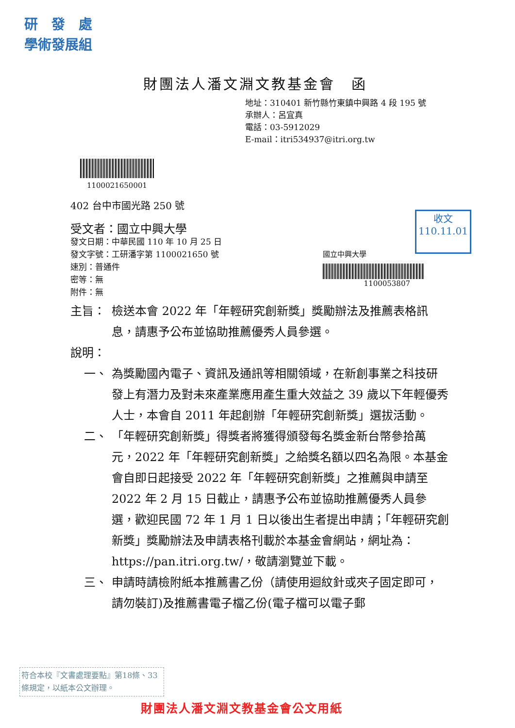研　發　處
學術發展組
財團法人潘文淵文教基金會　函
地址：310401 新竹縣竹東鎮中興路 4 段 195 號
承辦人：呂宜真
電話：03-5912029
E-mail：itri534937@itri.org.tw
1100021650001
402 台中市國光路 250 號
受文者：國立中興大學
發文日期：中華民國 110 年 10 月 25 日
發文字號：工研潘字第 1100021650 號
速別：普通件
密等：無
附件：無
收文
110.11.01
國立中興大學
1100053807
主旨： 檢送本會 2022 年「年輕研究創新獎」獎勵辦法及推薦表格訊息，請惠予公布並協助推薦優秀人員參選。
說明：
一、 為獎勵國內電子、資訊及通訊等相關領域，在新創事業之科技研發上有潛力及對未來產業應用產生重大效益之 39 歲以下年輕優秀人士，本會自 2011 年起創辦「年輕研究創新獎」選拔活動。
二、 「年輕研究創新獎」得獎者將獲得頒發每名獎金新台幣參拾萬元，2022 年「年輕研究創新獎」之給獎名額以四名為限。本基金會自即日起接受 2022 年「年輕研究創新獎」之推薦與申請至 2022 年 2 月 15 日截止，請惠予公布並協助推薦優秀人員參選，歡迎民國 72 年 1 月 1 日以後出生者提出申請；「年輕研究創新獎」獎勵辦法及申請表格刊載於本基金會網站，網址為：https://pan.itri.org.tw/，敬請瀏覽並下載。
三、 申請時請檢附紙本推薦書乙份（請使用迴紋針或夾子固定即可，請勿裝訂)及推薦書電子檔乙份(電子檔可以電子郵
符合本校『文書處理要點』第18條、33條規定，以紙本公文辦理。
財團法人潘文淵文教基金會公文用紙